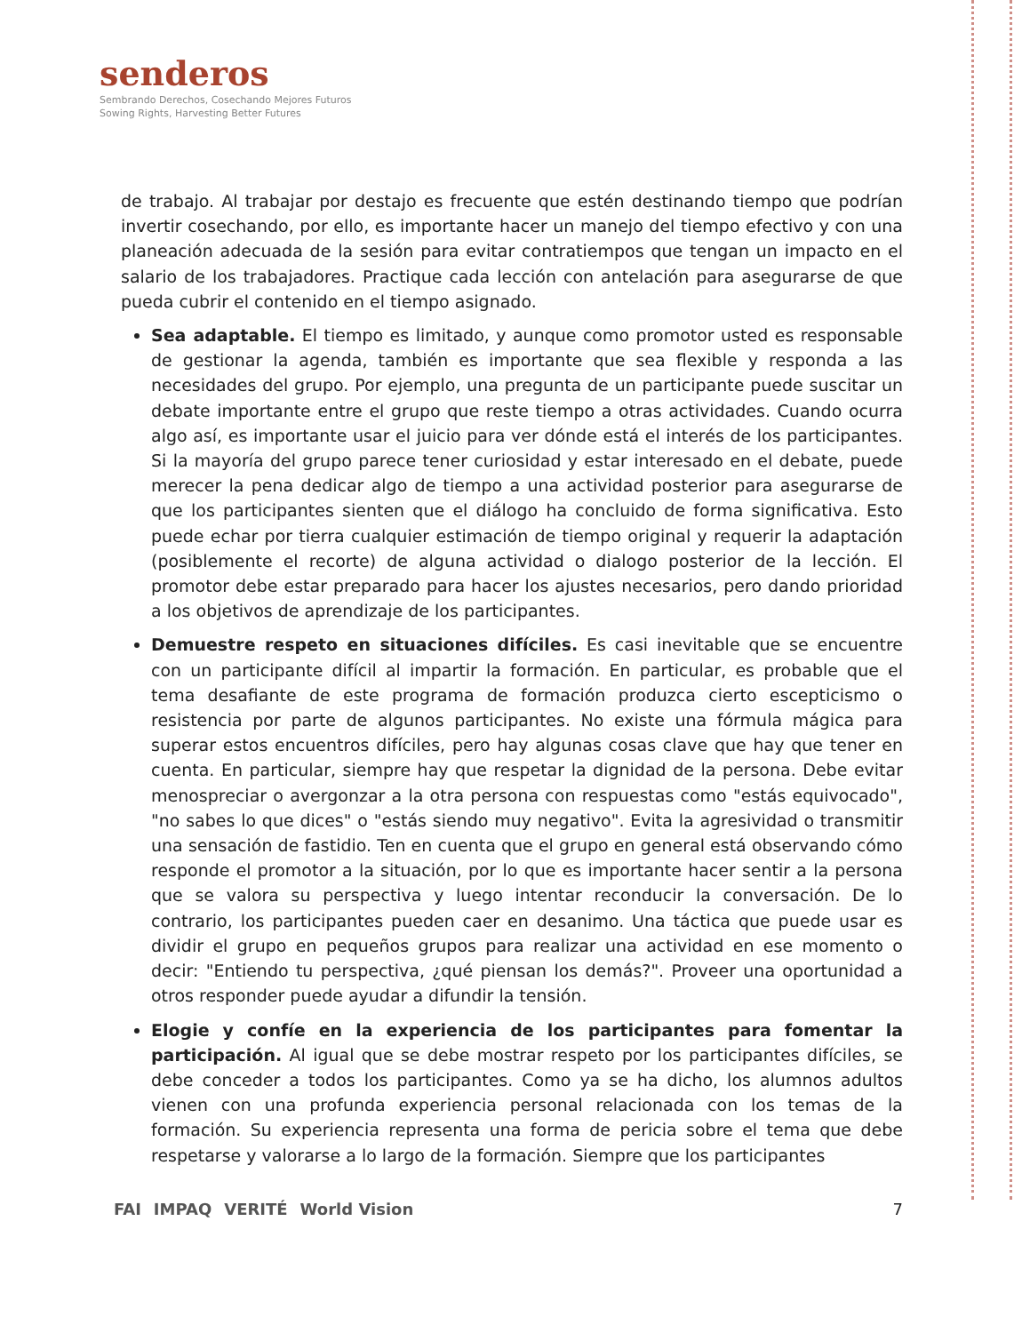senderos
Sembrando Derechos, Cosechando Mejores Futuros
Sowing Rights, Harvesting Better Futures
de trabajo. Al trabajar por destajo es frecuente que estén destinando tiempo que podrían invertir cosechando, por ello, es importante hacer un manejo del tiempo efectivo y con una planeación adecuada de la sesión para evitar contratiempos que tengan un impacto en el salario de los trabajadores. Practique cada lección con antelación para asegurarse de que pueda cubrir el contenido en el tiempo asignado.
Sea adaptable. El tiempo es limitado, y aunque como promotor usted es responsable de gestionar la agenda, también es importante que sea flexible y responda a las necesidades del grupo. Por ejemplo, una pregunta de un participante puede suscitar un debate importante entre el grupo que reste tiempo a otras actividades. Cuando ocurra algo así, es importante usar el juicio para ver dónde está el interés de los participantes. Si la mayoría del grupo parece tener curiosidad y estar interesado en el debate, puede merecer la pena dedicar algo de tiempo a una actividad posterior para asegurarse de que los participantes sienten que el diálogo ha concluido de forma significativa. Esto puede echar por tierra cualquier estimación de tiempo original y requerir la adaptación (posiblemente el recorte) de alguna actividad o dialogo posterior de la lección. El promotor debe estar preparado para hacer los ajustes necesarios, pero dando prioridad a los objetivos de aprendizaje de los participantes.
Demuestre respeto en situaciones difíciles. Es casi inevitable que se encuentre con un participante difícil al impartir la formación. En particular, es probable que el tema desafiante de este programa de formación produzca cierto escepticismo o resistencia por parte de algunos participantes. No existe una fórmula mágica para superar estos encuentros difíciles, pero hay algunas cosas clave que hay que tener en cuenta. En particular, siempre hay que respetar la dignidad de la persona. Debe evitar menospreciar o avergonzar a la otra persona con respuestas como "estás equivocado", "no sabes lo que dices" o "estás siendo muy negativo". Evita la agresividad o transmitir una sensación de fastidio. Ten en cuenta que el grupo en general está observando cómo responde el promotor a la situación, por lo que es importante hacer sentir a la persona que se valora su perspectiva y luego intentar reconducir la conversación. De lo contrario, los participantes pueden caer en desanimo. Una táctica que puede usar es dividir el grupo en pequeños grupos para realizar una actividad en ese momento o decir: "Entiendo tu perspectiva, ¿qué piensan los demás?". Proveer una oportunidad a otros responder puede ayudar a difundir la tensión.
Elogie y confíe en la experiencia de los participantes para fomentar la participación. Al igual que se debe mostrar respeto por los participantes difíciles, se debe conceder a todos los participantes. Como ya se ha dicho, los alumnos adultos vienen con una profunda experiencia personal relacionada con los temas de la formación. Su experiencia representa una forma de pericia sobre el tema que debe respetarse y valorarse a lo largo de la formación. Siempre que los participantes
FAI IMPAQ VERITÉ World Vision 7